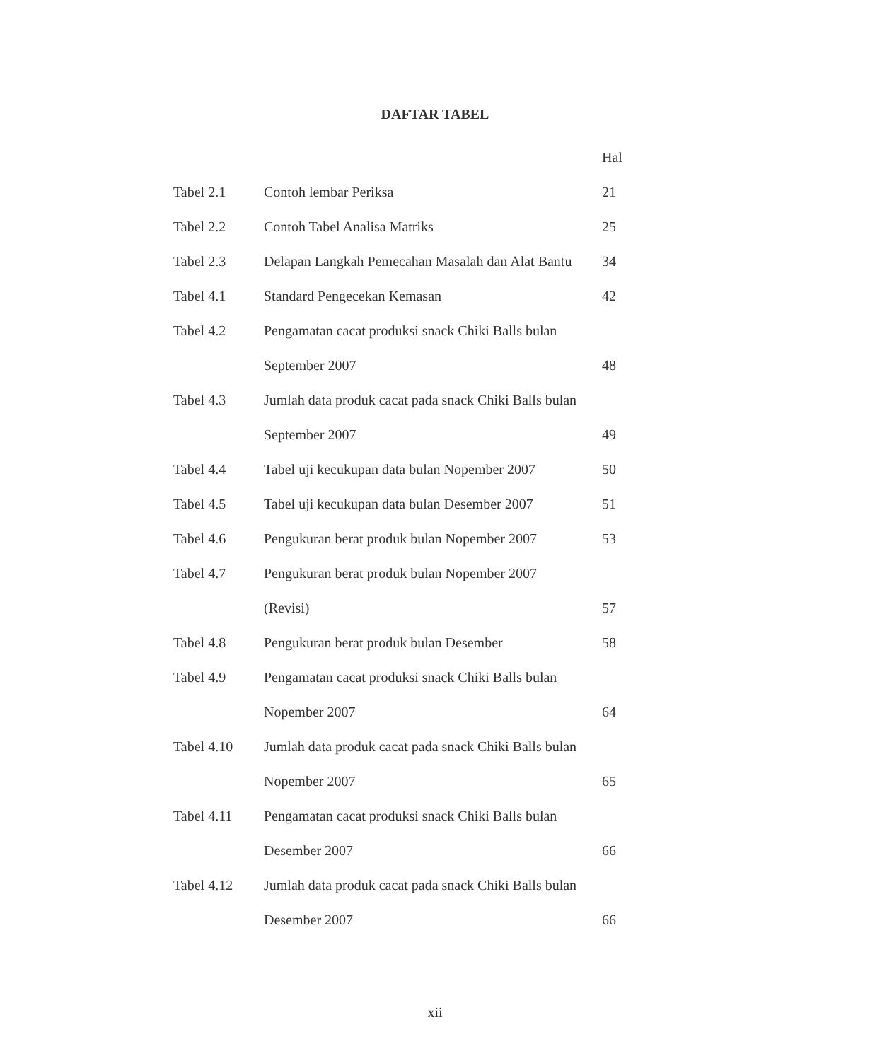DAFTAR TABEL
| | | Hal |
| Tabel 2.1 | Contoh lembar Periksa | 21 |
| Tabel 2.2 | Contoh Tabel Analisa Matriks | 25 |
| Tabel 2.3 | Delapan Langkah Pemecahan Masalah dan Alat Bantu | 34 |
| Tabel 4.1 | Standard Pengecekan Kemasan | 42 |
| Tabel 4.2 | Pengamatan cacat produksi snack Chiki Balls bulan | |
| | September 2007 | 48 |
| Tabel 4.3 | Jumlah data produk cacat pada snack Chiki Balls bulan | |
| | September 2007 | 49 |
| Tabel 4.4 | Tabel uji kecukupan data bulan Nopember 2007 | 50 |
| Tabel 4.5 | Tabel uji kecukupan data bulan Desember 2007 | 51 |
| Tabel 4.6 | Pengukuran berat produk bulan Nopember 2007 | 53 |
| Tabel 4.7 | Pengukuran berat produk bulan Nopember 2007 | |
| | (Revisi) | 57 |
| Tabel 4.8 | Pengukuran berat produk bulan Desember | 58 |
| Tabel 4.9 | Pengamatan cacat produksi snack Chiki Balls bulan | |
| | Nopember 2007 | 64 |
| Tabel 4.10 | Jumlah data produk cacat pada snack Chiki Balls bulan | |
| | Nopember 2007 | 65 |
| Tabel 4.11 | Pengamatan cacat produksi snack Chiki Balls bulan | |
| | Desember 2007 | 66 |
| Tabel 4.12 | Jumlah data produk cacat pada snack Chiki Balls bulan | |
| | Desember 2007 | 66 |
xii